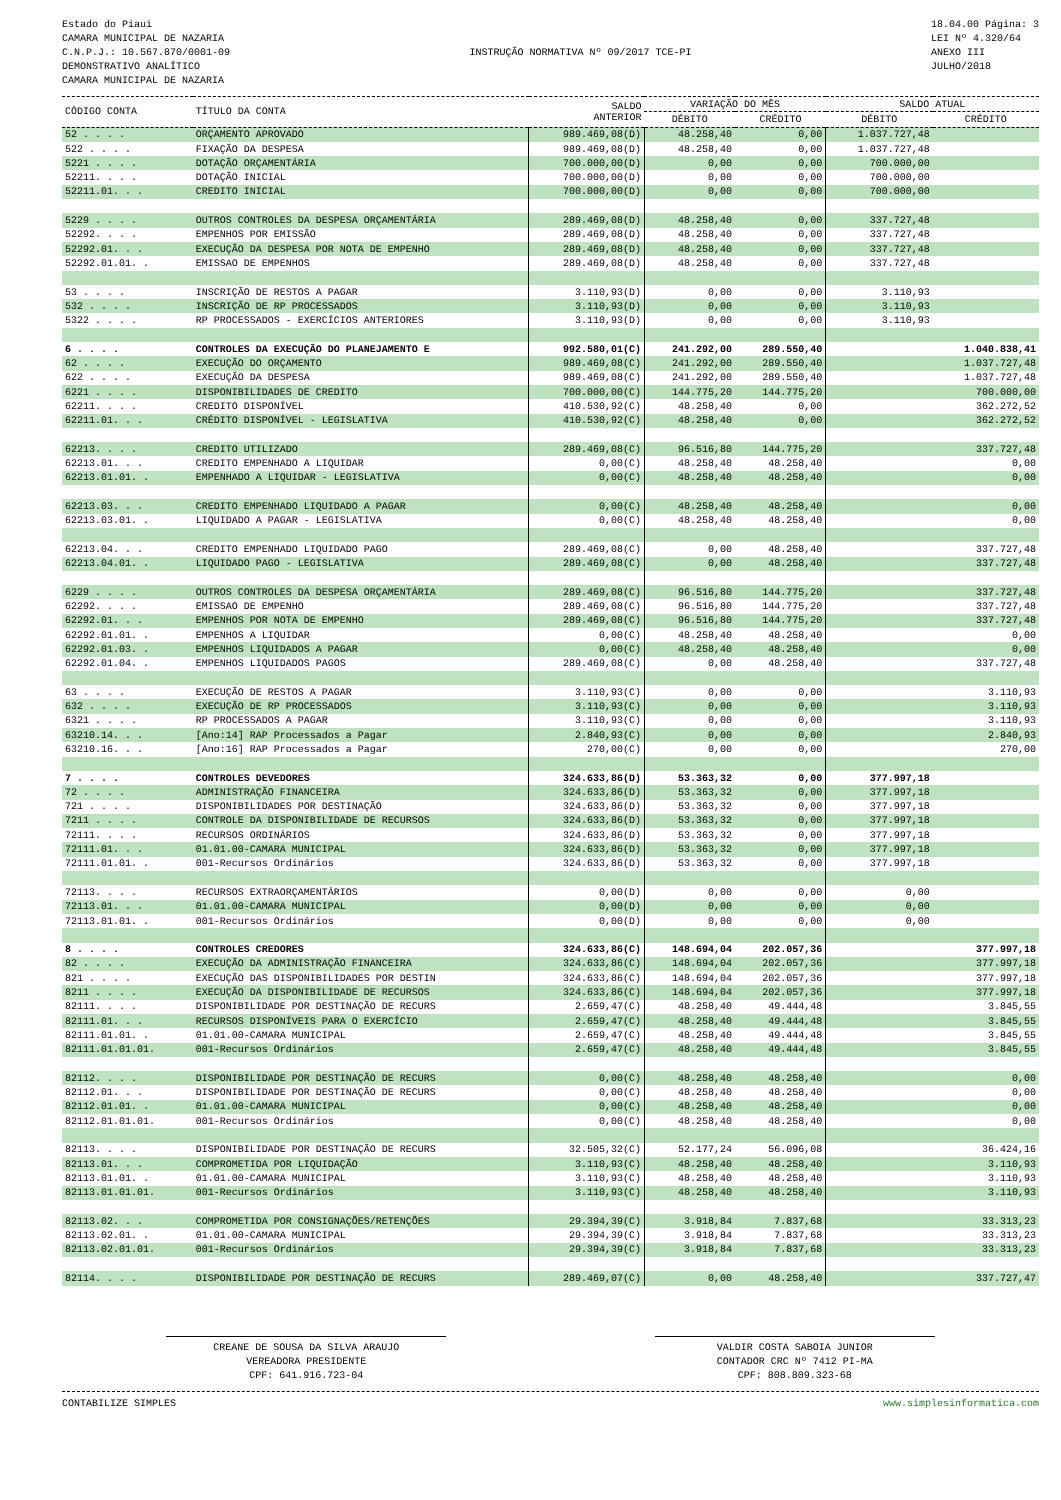Estado do Piaui
CAMARA MUNICIPAL DE NAZARIA
C.N.P.J.: 10.567.870/0001-09
DEMONSTRATIVO ANALÍTICO
CAMARA MUNICIPAL DE NAZARIA
INSTRUÇÃO NORMATIVA Nº 09/2017 TCE-PI
18.04.00 Página: 3
LEI Nº 4.320/64
ANEXO III
JULHO/2018
| CÓDIGO CONTA | TÍTULO DA CONTA | SALDO ANTERIOR | VARIAÇÃO DO MÊS | | SALDO ATUAL | |
| --- | --- | --- | --- | --- | --- | --- |
| | | | DÉBITO | CRÉDITO | DÉBITO | CRÉDITO |
| 52 . . . . | ORÇAMENTO APROVADO | 989.469,08(D) | 48.258,40 | 0,00 | 1.037.727,48 | |
| 522 . . . . | FIXAÇÃO DA DESPESA | 989.469,08(D) | 48.258,40 | 0,00 | 1.037.727,48 | |
| 5221 . . . . | DOTAÇÃO ORÇAMENTÁRIA | 700.000,00(D) | 0,00 | 0,00 | 700.000,00 | |
| 52211. . . . | DOTAÇÃO INICIAL | 700.000,00(D) | 0,00 | 0,00 | 700.000,00 | |
| 52211.01. . . | CREDITO INICIAL | 700.000,00(D) | 0,00 | 0,00 | 700.000,00 | |
| 5229 . . . . | OUTROS CONTROLES DA DESPESA ORÇAMENTÁRIA | 289.469,08(D) | 48.258,40 | 0,00 | 337.727,48 | |
| 52292. . . . | EMPENHOS POR EMISSÃO | 289.469,08(D) | 48.258,40 | 0,00 | 337.727,48 | |
| 52292.01. . . | EXECUÇÃO DA DESPESA POR NOTA DE EMPENHO | 289.469,08(D) | 48.258,40 | 0,00 | 337.727,48 | |
| 52292.01.01. . | EMISSAO DE EMPENHOS | 289.469,08(D) | 48.258,40 | 0,00 | 337.727,48 | |
| 53 . . . . | INSCRIÇÃO DE RESTOS A PAGAR | 3.110,93(D) | 0,00 | 0,00 | 3.110,93 | |
| 532 . . . . | INSCRIÇÃO DE RP PROCESSADOS | 3.110,93(D) | 0,00 | 0,00 | 3.110,93 | |
| 5322 . . . . | RP PROCESSADOS - EXERCÍCIOS ANTERIORES | 3.110,93(D) | 0,00 | 0,00 | 3.110,93 | |
| 6 . . . . | CONTROLES DA EXECUÇÃO DO PLANEJAMENTO E | 992.580,01(C) | 241.292,00 | 289.550,40 | | 1.040.838,41 |
| 62 . . . . | EXECUÇÃO DO ORÇAMENTO | 989.469,08(C) | 241.292,00 | 289.550,40 | | 1.037.727,48 |
| 622 . . . . | EXECUÇÃO DA DESPESA | 989.469,08(C) | 241.292,00 | 289.550,40 | | 1.037.727,48 |
| 6221 . . . . | DISPONIBILIDADES DE CREDITO | 700.000,00(C) | 144.775,20 | 144.775,20 | | 700.000,00 |
| 62211. . . . | CREDITO DISPONÍVEL | 410.530,92(C) | 48.258,40 | 0,00 | | 362.272,52 |
| 62211.01. . . | CRÉDITO DISPONÍVEL - LEGISLATIVA | 410.530,92(C) | 48.258,40 | 0,00 | | 362.272,52 |
| 62213. . . . | CREDITO UTILIZADO | 289.469,08(C) | 96.516,80 | 144.775,20 | | 337.727,48 |
| 62213.01. . . | CREDITO EMPENHADO A LIQUIDAR | 0,00(C) | 48.258,40 | 48.258,40 | | 0,00 |
| 62213.01.01. . | EMPENHADO A LIQUIDAR - LEGISLATIVA | 0,00(C) | 48.258,40 | 48.258,40 | | 0,00 |
| 62213.03. . . | CREDITO EMPENHADO LIQUIDADO A PAGAR | 0,00(C) | 48.258,40 | 48.258,40 | | 0,00 |
| 62213.03.01. . | LIQUIDADO A PAGAR - LEGISLATIVA | 0,00(C) | 48.258,40 | 48.258,40 | | 0,00 |
| 62213.04. . . | CREDITO EMPENHADO LIQUIDADO PAGO | 289.469,08(C) | 0,00 | 48.258,40 | | 337.727,48 |
| 62213.04.01. . | LIQUIDADO PAGO - LEGISLATIVA | 289.469,08(C) | 0,00 | 48.258,40 | | 337.727,48 |
| 6229 . . . . | OUTROS CONTROLES DA DESPESA ORÇAMENTÁRIA | 289.469,08(C) | 96.516,80 | 144.775,20 | | 337.727,48 |
| 62292. . . . | EMISSAO DE EMPENHO | 289.469,08(C) | 96.516,80 | 144.775,20 | | 337.727,48 |
| 62292.01. . . | EMPENHOS POR NOTA DE EMPENHO | 289.469,08(C) | 96.516,80 | 144.775,20 | | 337.727,48 |
| 62292.01.01. . | EMPENHOS A LIQUIDAR | 0,00(C) | 48.258,40 | 48.258,40 | | 0,00 |
| 62292.01.03. . | EMPENHOS LIQUIDADOS A PAGAR | 0,00(C) | 48.258,40 | 48.258,40 | | 0,00 |
| 62292.01.04. . | EMPENHOS LIQUIDADOS PAGOS | 289.469,08(C) | 0,00 | 48.258,40 | | 337.727,48 |
| 63 . . . . | EXECUÇÃO DE RESTOS A PAGAR | 3.110,93(C) | 0,00 | 0,00 | | 3.110,93 |
| 632 . . . . | EXECUÇÃO DE RP PROCESSADOS | 3.110,93(C) | 0,00 | 0,00 | | 3.110,93 |
| 6321 . . . . | RP PROCESSADOS A PAGAR | 3.110,93(C) | 0,00 | 0,00 | | 3.110,93 |
| 63210.14. . . | [Ano:14] RAP Processados a Pagar | 2.840,93(C) | 0,00 | 0,00 | | 2.840,93 |
| 63210.16. . . | [Ano:16] RAP Processados a Pagar | 270,00(C) | 0,00 | 0,00 | | 270,00 |
| 7 . . . . | CONTROLES DEVEDORES | 324.633,86(D) | 53.363,32 | 0,00 | 377.997,18 | |
| 72 . . . . | ADMINISTRAÇÃO FINANCEIRA | 324.633,86(D) | 53.363,32 | 0,00 | 377.997,18 | |
| 721 . . . . | DISPONIBILIDADES POR DESTINAÇÃO | 324.633,86(D) | 53.363,32 | 0,00 | 377.997,18 | |
| 7211 . . . . | CONTROLE DA DISPONIBILIDADE DE RECURSOS | 324.633,86(D) | 53.363,32 | 0,00 | 377.997,18 | |
| 72111. . . . | RECURSOS ORDINÁRIOS | 324.633,86(D) | 53.363,32 | 0,00 | 377.997,18 | |
| 72111.01. . . | 01.01.00-CAMARA MUNICIPAL | 324.633,86(D) | 53.363,32 | 0,00 | 377.997,18 | |
| 72111.01.01. . | 001-Recursos Ordinários | 324.633,86(D) | 53.363,32 | 0,00 | 377.997,18 | |
| 72113. . . . | RECURSOS EXTRAORÇAMENTÁRIOS | 0,00(D) | 0,00 | 0,00 | 0,00 | |
| 72113.01. . . | 01.01.00-CAMARA MUNICIPAL | 0,00(D) | 0,00 | 0,00 | 0,00 | |
| 72113.01.01. . | 001-Recursos Ordinários | 0,00(D) | 0,00 | 0,00 | 0,00 | |
| 8 . . . . | CONTROLES CREDORES | 324.633,86(C) | 148.694,04 | 202.057,36 | | 377.997,18 |
| 82 . . . . | EXECUÇÃO DA ADMINISTRAÇÃO FINANCEIRA | 324.633,86(C) | 148.694,04 | 202.057,36 | | 377.997,18 |
| 821 . . . . | EXECUÇÃO DAS DISPONIBILIDADES POR DESTIN | 324.633,86(C) | 148.694,04 | 202.057,36 | | 377.997,18 |
| 8211 . . . . | EXECUÇÃO DA DISPONIBILIDADE DE RECURSOS | 324.633,86(C) | 148.694,04 | 202.057,36 | | 377.997,18 |
| 82111. . . . | DISPONIBILIDADE POR DESTINAÇÃO DE RECURS | 2.659,47(C) | 48.258,40 | 49.444,48 | | 3.845,55 |
| 82111.01. . . | RECURSOS DISPONÍVEIS PARA O EXERCÍCIO | 2.659,47(C) | 48.258,40 | 49.444,48 | | 3.845,55 |
| 82111.01.01. . | 01.01.00-CAMARA MUNICIPAL | 2.659,47(C) | 48.258,40 | 49.444,48 | | 3.845,55 |
| 82111.01.01.01. | 001-Recursos Ordinários | 2.659,47(C) | 48.258,40 | 49.444,48 | | 3.845,55 |
| 82112. . . . | DISPONIBILIDADE POR DESTINAÇÃO DE RECURS | 0,00(C) | 48.258,40 | 48.258,40 | | 0,00 |
| 82112.01. . . | DISPONIBILIDADE POR DESTINAÇÃO DE RECURS | 0,00(C) | 48.258,40 | 48.258,40 | | 0,00 |
| 82112.01.01. . | 01.01.00-CAMARA MUNICIPAL | 0,00(C) | 48.258,40 | 48.258,40 | | 0,00 |
| 82112.01.01.01. | 001-Recursos Ordinários | 0,00(C) | 48.258,40 | 48.258,40 | | 0,00 |
| 82113. . . . | DISPONIBILIDADE POR DESTINAÇÃO DE RECURS | 32.505,32(C) | 52.177,24 | 56.096,08 | | 36.424,16 |
| 82113.01. . . | COMPROMETIDA POR LIQUIDAÇÃO | 3.110,93(C) | 48.258,40 | 48.258,40 | | 3.110,93 |
| 82113.01.01. . | 01.01.00-CAMARA MUNICIPAL | 3.110,93(C) | 48.258,40 | 48.258,40 | | 3.110,93 |
| 82113.01.01.01. | 001-Recursos Ordinários | 3.110,93(C) | 48.258,40 | 48.258,40 | | 3.110,93 |
| 82113.02. . . | COMPROMETIDA POR CONSIGNAÇÕES/RETENÇÕES | 29.394,39(C) | 3.918,84 | 7.837,68 | | 33.313,23 |
| 82113.02.01. . | 01.01.00-CAMARA MUNICIPAL | 29.394,39(C) | 3.918,84 | 7.837,68 | | 33.313,23 |
| 82113.02.01.01. | 001-Recursos Ordinários | 29.394,39(C) | 3.918,84 | 7.837,68 | | 33.313,23 |
| 82114. . . . | DISPONIBILIDADE POR DESTINAÇÃO DE RECURS | 289.469,07(C) | 0,00 | 48.258,40 | | 337.727,47 |
CREANE DE SOUSA DA SILVA ARAUJO
VEREADORA PRESIDENTE
CPF: 641.916.723-04
VALDIR COSTA SABOIA JUNIOR
CONTADOR CRC Nº 7412 PI-MA
CPF: 808.809.323-68
CONTABILIZE SIMPLES www.simplesinformatica.com